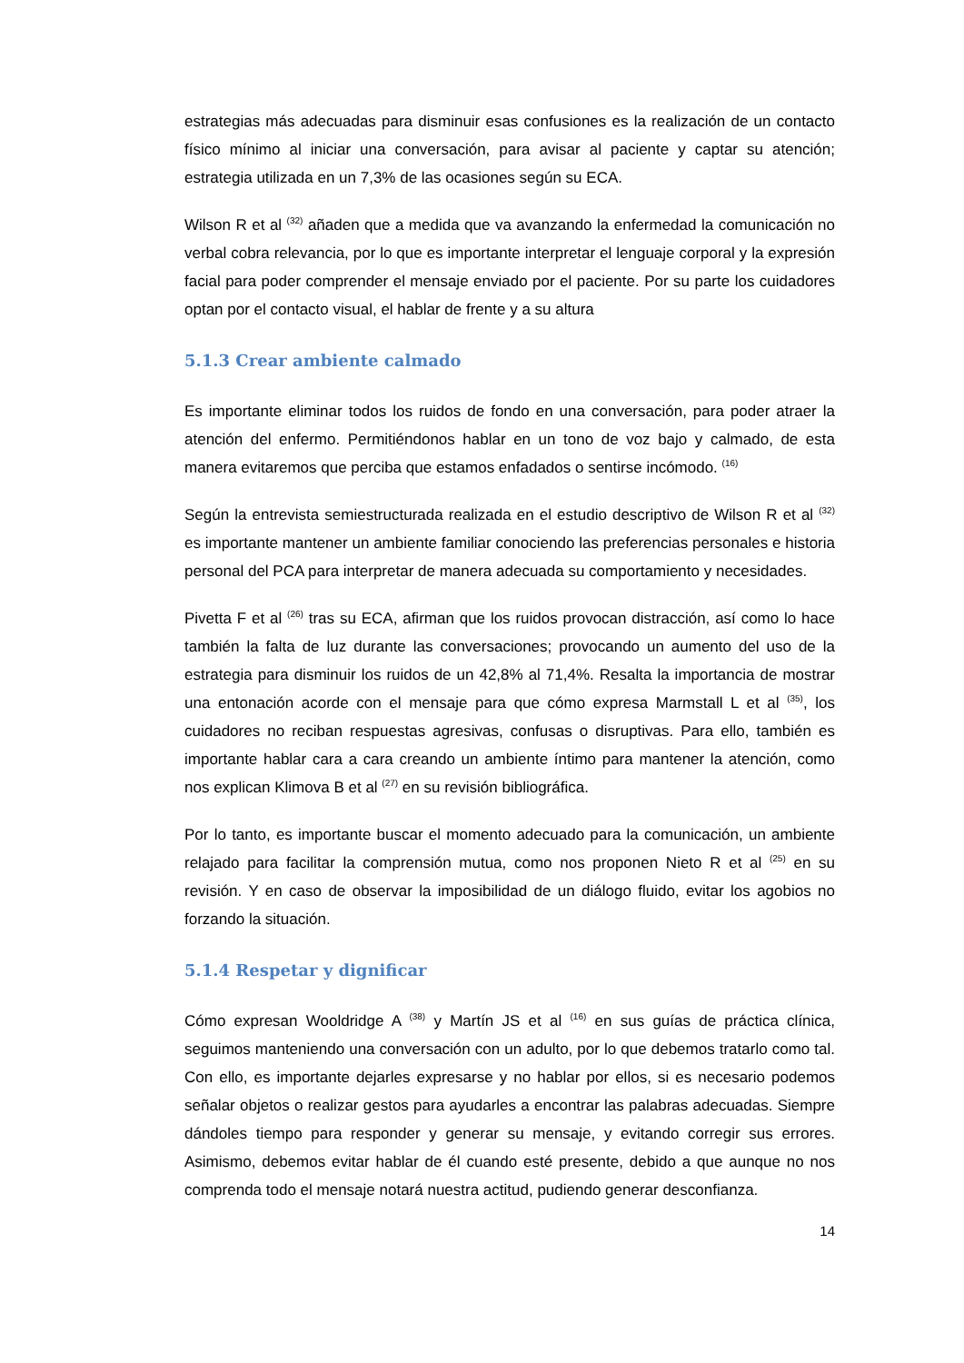estrategias más adecuadas para disminuir esas confusiones es la realización de un contacto físico mínimo al iniciar una conversación, para avisar al paciente y captar su atención; estrategia utilizada en un 7,3% de las ocasiones según su ECA.
Wilson R et al <sup>(32)</sup> añaden que a medida que va avanzando la enfermedad la comunicación no verbal cobra relevancia, por lo que es importante interpretar el lenguaje corporal y la expresión facial para poder comprender el mensaje enviado por el paciente. Por su parte los cuidadores optan por el contacto visual, el hablar de frente y a su altura
5.1.3 Crear ambiente calmado
Es importante eliminar todos los ruidos de fondo en una conversación, para poder atraer la atención del enfermo. Permitiéndonos hablar en un tono de voz bajo y calmado, de esta manera evitaremos que perciba que estamos enfadados o sentirse incómodo. <sup>(16)</sup>
Según la entrevista semiestructurada realizada en el estudio descriptivo de Wilson R et al <sup>(32)</sup> es importante mantener un ambiente familiar conociendo las preferencias personales e historia personal del PCA para interpretar de manera adecuada su comportamiento y necesidades.
Pivetta F et al <sup>(26)</sup> tras su ECA, afirman que los ruidos provocan distracción, así como lo hace también la falta de luz durante las conversaciones; provocando un aumento del uso de la estrategia para disminuir los ruidos de un 42,8% al 71,4%. Resalta la importancia de mostrar una entonación acorde con el mensaje para que cómo expresa Marmstall L et al <sup>(35)</sup>, los cuidadores no reciban respuestas agresivas, confusas o disruptivas. Para ello, también es importante hablar cara a cara creando un ambiente íntimo para mantener la atención, como nos explican Klimova B et al <sup>(27)</sup> en su revisión bibliográfica.
Por lo tanto, es importante buscar el momento adecuado para la comunicación, un ambiente relajado para facilitar la comprensión mutua, como nos proponen Nieto R et al <sup>(25)</sup> en su revisión. Y en caso de observar la imposibilidad de un diálogo fluido, evitar los agobios no forzando la situación.
5.1.4 Respetar y dignificar
Cómo expresan Wooldridge A <sup>(38)</sup> y Martín JS et al <sup>(16)</sup> en sus guías de práctica clínica, seguimos manteniendo una conversación con un adulto, por lo que debemos tratarlo como tal. Con ello, es importante dejarles expresarse y no hablar por ellos, si es necesario podemos señalar objetos o realizar gestos para ayudarles a encontrar las palabras adecuadas. Siempre dándoles tiempo para responder y generar su mensaje, y evitando corregir sus errores. Asimismo, debemos evitar hablar de él cuando esté presente, debido a que aunque no nos comprenda todo el mensaje notará nuestra actitud, pudiendo generar desconfianza.
14